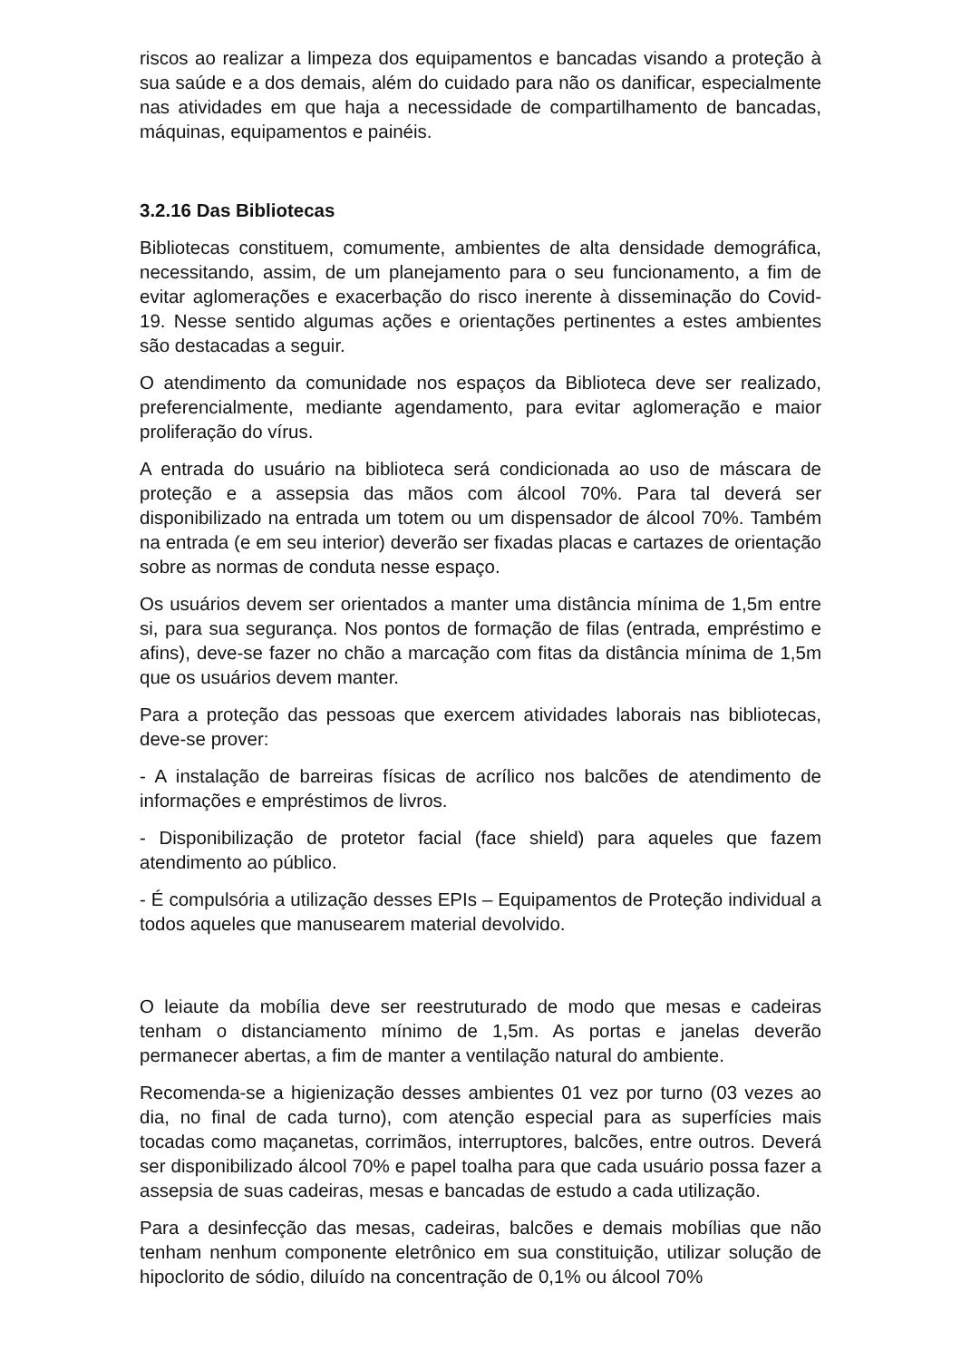riscos ao realizar a limpeza dos equipamentos e bancadas visando a proteção à sua saúde e a dos demais, além do cuidado para não os danificar, especialmente nas atividades em que haja a necessidade de compartilhamento de bancadas, máquinas, equipamentos e painéis.
3.2.16 Das Bibliotecas
Bibliotecas constituem, comumente, ambientes de alta densidade demográfica, necessitando, assim, de um planejamento para o seu funcionamento, a fim de evitar aglomerações e exacerbação do risco inerente à disseminação do Covid-19. Nesse sentido algumas ações e orientações pertinentes a estes ambientes são destacadas a seguir.
O atendimento da comunidade nos espaços da Biblioteca deve ser realizado, preferencialmente, mediante agendamento, para evitar aglomeração e maior proliferação do vírus.
A entrada do usuário na biblioteca será condicionada ao uso de máscara de proteção e a assepsia das mãos com álcool 70%. Para tal deverá ser disponibilizado na entrada um totem ou um dispensador de álcool 70%. Também na entrada (e em seu interior) deverão ser fixadas placas e cartazes de orientação sobre as normas de conduta nesse espaço.
Os usuários devem ser orientados a manter uma distância mínima de 1,5m entre si, para sua segurança. Nos pontos de formação de filas (entrada, empréstimo e afins), deve-se fazer no chão a marcação com fitas da distância mínima de 1,5m que os usuários devem manter.
Para a proteção das pessoas que exercem atividades laborais nas bibliotecas, deve-se prover:
- A instalação de barreiras físicas de acrílico nos balcões de atendimento de informações e empréstimos de livros.
- Disponibilização de protetor facial (face shield) para aqueles que fazem atendimento ao público.
- É compulsória a utilização desses EPIs – Equipamentos de Proteção individual a todos aqueles que manusearem material devolvido.
O leiaute da mobília deve ser reestruturado de modo que mesas e cadeiras tenham o distanciamento mínimo de 1,5m. As portas e janelas deverão permanecer abertas, a fim de manter a ventilação natural do ambiente.
Recomenda-se a higienização desses ambientes 01 vez por turno (03 vezes ao dia, no final de cada turno), com atenção especial para as superfícies mais tocadas como maçanetas, corrimãos, interruptores, balcões, entre outros. Deverá ser disponibilizado álcool 70% e papel toalha para que cada usuário possa fazer a assepsia de suas cadeiras, mesas e bancadas de estudo a cada utilização.
Para a desinfecção das mesas, cadeiras, balcões e demais mobílias que não tenham nenhum componente eletrônico em sua constituição, utilizar solução de hipoclorito de sódio, diluído na concentração de 0,1% ou álcool 70%